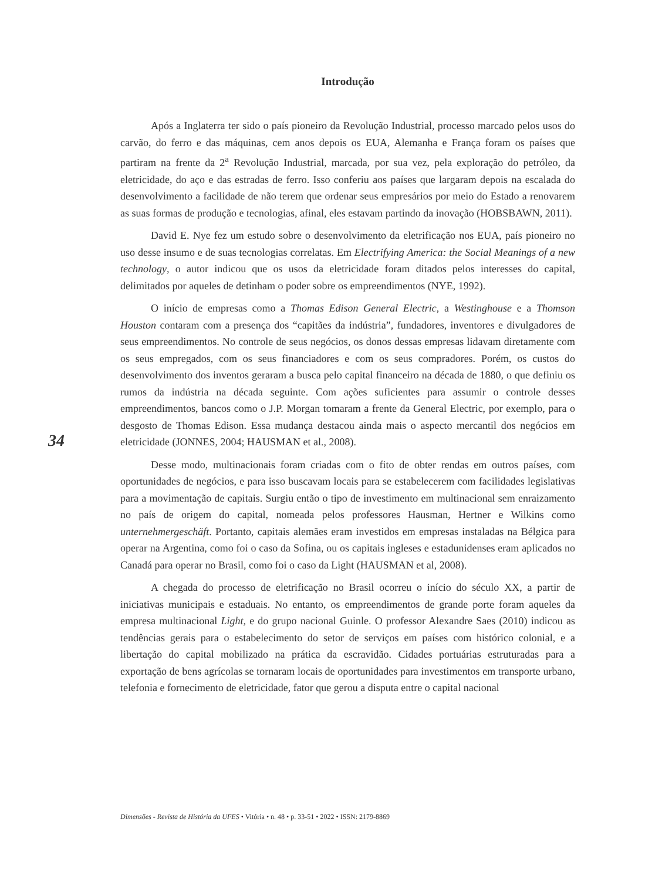34
Introdução
Após a Inglaterra ter sido o país pioneiro da Revolução Industrial, processo marcado pelos usos do carvão, do ferro e das máquinas, cem anos depois os EUA, Alemanha e França foram os países que partiram na frente da 2<sup>a</sup> Revolução Industrial, marcada, por sua vez, pela exploração do petróleo, da eletricidade, do aço e das estradas de ferro. Isso conferiu aos países que largaram depois na escalada do desenvolvimento a facilidade de não terem que ordenar seus empresários por meio do Estado a renovarem as suas formas de produção e tecnologias, afinal, eles estavam partindo da inovação (HOBSBAWN, 2011).
David E. Nye fez um estudo sobre o desenvolvimento da eletrificação nos EUA, país pioneiro no uso desse insumo e de suas tecnologias correlatas. Em Electrifying America: the Social Meanings of a new technology, o autor indicou que os usos da eletricidade foram ditados pelos interesses do capital, delimitados por aqueles de detinham o poder sobre os empreendimentos (NYE, 1992).
O início de empresas como a Thomas Edison General Electric, a Westinghouse e a Thomson Houston contaram com a presença dos “capitães da indústria”, fundadores, inventores e divulgadores de seus empreendimentos. No controle de seus negócios, os donos dessas empresas lidavam diretamente com os seus empregados, com os seus financiadores e com os seus compradores. Porém, os custos do desenvolvimento dos inventos geraram a busca pelo capital financeiro na década de 1880, o que definiu os rumos da indústria na década seguinte. Com ações suficientes para assumir o controle desses empreendimentos, bancos como o J.P. Morgan tomaram a frente da General Electric, por exemplo, para o desgosto de Thomas Edison. Essa mudança destacou ainda mais o aspecto mercantil dos negócios em eletricidade (JONNES, 2004; HAUSMAN et al., 2008).
Desse modo, multinacionais foram criadas com o fito de obter rendas em outros países, com oportunidades de negócios, e para isso buscavam locais para se estabelecerem com facilidades legislativas para a movimentação de capitais. Surgiu então o tipo de investimento em multinacional sem enraizamento no país de origem do capital, nomeada pelos professores Hausman, Hertner e Wilkins como unternehmergeschäft. Portanto, capitais alemães eram investidos em empresas instaladas na Bélgica para operar na Argentina, como foi o caso da Sofina, ou os capitais ingleses e estadunidenses eram aplicados no Canadá para operar no Brasil, como foi o caso da Light (HAUSMAN et al, 2008).
A chegada do processo de eletrificação no Brasil ocorreu o início do século XX, a partir de iniciativas municipais e estaduais. No entanto, os empreendimentos de grande porte foram aqueles da empresa multinacional Light, e do grupo nacional Guinle. O professor Alexandre Saes (2010) indicou as tendências gerais para o estabelecimento do setor de serviços em países com histórico colonial, e a libertação do capital mobilizado na prática da escravidão. Cidades portuárias estruturadas para a exportação de bens agrícolas se tornaram locais de oportunidades para investimentos em transporte urbano, telefonia e fornecimento de eletricidade, fator que gerou a disputa entre o capital nacional
Dimensões - Revista de História da UFES • Vitória • n. 48 • p. 33-51 • 2022 • ISSN: 2179-8869